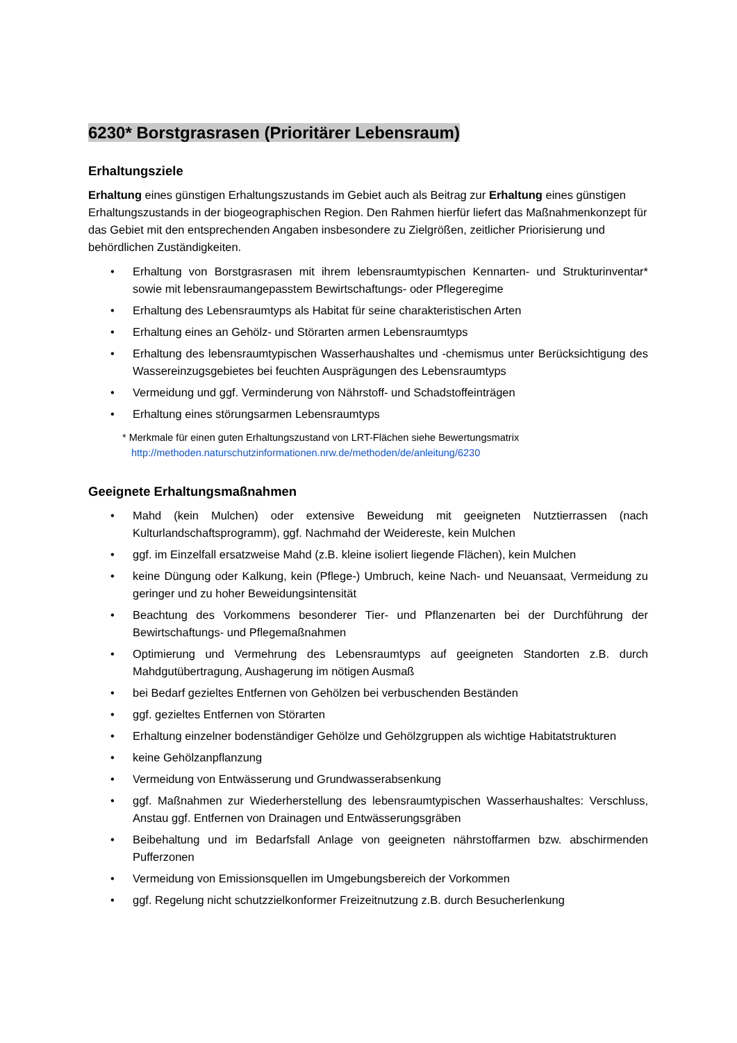6230* Borstgrasrasen (Prioritärer Lebensraum)
Erhaltungsziele
Erhaltung eines günstigen Erhaltungszustands im Gebiet auch als Beitrag zur Erhaltung eines günstigen Erhaltungszustands in der biogeographischen Region. Den Rahmen hierfür liefert das Maßnahmenkonzept für das Gebiet mit den entsprechenden Angaben insbesondere zu Zielgrößen, zeitlicher Priorisierung und behördlichen Zuständigkeiten.
• Erhaltung von Borstgrasrasen mit ihrem lebensraumtypischen Kennarten- und Strukturinventar* sowie mit lebensraumangepasstem Bewirtschaftungs- oder Pflegeregime
• Erhaltung des Lebensraumtyps als Habitat für seine charakteristischen Arten
• Erhaltung eines an Gehölz- und Störarten armen Lebensraumtyps
• Erhaltung des lebensraumtypischen Wasserhaushaltes und -chemismus unter Berücksichtigung des Wassereinzugsgebietes bei feuchten Ausprägungen des Lebensraumtyps
• Vermeidung und ggf. Verminderung von Nährstoff- und Schadstoffeinträgen
• Erhaltung eines störungsarmen Lebensraumtyps
* Merkmale für einen guten Erhaltungszustand von LRT-Flächen siehe Bewertungsmatrix
http://methoden.naturschutzinformationen.nrw.de/methoden/de/anleitung/6230
Geeignete Erhaltungsmaßnahmen
• Mahd (kein Mulchen) oder extensive Beweidung mit geeigneten Nutztierrassen (nach Kulturlandschaftsprogramm), ggf. Nachmahd der Weidereste, kein Mulchen
• ggf. im Einzelfall ersatzweise Mahd (z.B. kleine isoliert liegende Flächen), kein Mulchen
• keine Düngung oder Kalkung, kein (Pflege-) Umbruch, keine Nach- und Neuansaat, Vermeidung zu geringer und zu hoher Beweidungsintensität
• Beachtung des Vorkommens besonderer Tier- und Pflanzenarten bei der Durchführung der Bewirtschaftungs- und Pflegemaßnahmen
• Optimierung und Vermehrung des Lebensraumtyps auf geeigneten Standorten z.B. durch Mahdgutübertragung, Aushagerung im nötigen Ausmaß
• bei Bedarf gezieltes Entfernen von Gehölzen bei verbuschenden Beständen
• ggf. gezieltes Entfernen von Störarten
• Erhaltung einzelner bodenständiger Gehölze und Gehölzgruppen als wichtige Habitatstrukturen
• keine Gehölzanpflanzung
• Vermeidung von Entwässerung und Grundwasserabsenkung
• ggf. Maßnahmen zur Wiederherstellung des lebensraumtypischen Wasserhaushaltes: Verschluss, Anstau ggf. Entfernen von Drainagen und Entwässerungsgräben
• Beibehaltung und im Bedarfsfall Anlage von geeigneten nährstoffarmen bzw. abschirmenden Pufferzonen
• Vermeidung von Emissionsquellen im Umgebungsbereich der Vorkommen
• ggf. Regelung nicht schutzzielkonformer Freizeitnutzung z.B. durch Besucherlenkung